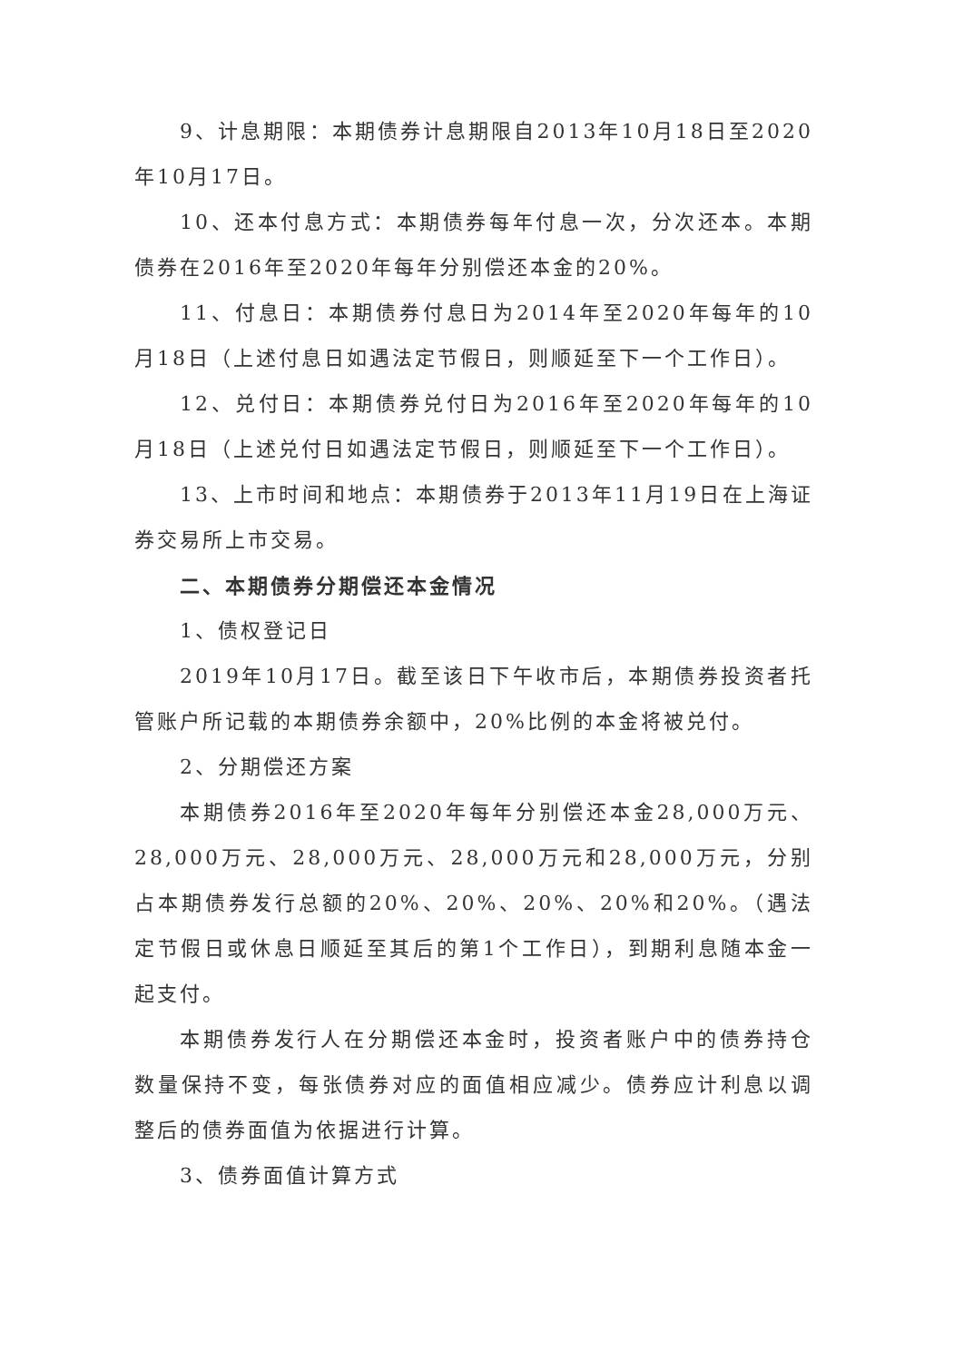9、计息期限：本期债券计息期限自2013年10月18日至2020年10月17日。
10、还本付息方式：本期债券每年付息一次，分次还本。本期债券在2016年至2020年每年分别偿还本金的20%。
11、付息日：本期债券付息日为2014年至2020年每年的10月18日（上述付息日如遇法定节假日，则顺延至下一个工作日）。
12、兑付日：本期债券兑付日为2016年至2020年每年的10月18日（上述兑付日如遇法定节假日，则顺延至下一个工作日）。
13、上市时间和地点：本期债券于2013年11月19日在上海证券交易所上市交易。
二、本期债券分期偿还本金情况
1、债权登记日
2019年10月17日。截至该日下午收市后，本期债券投资者托管账户所记载的本期债券余额中，20%比例的本金将被兑付。
2、分期偿还方案
本期债券2016年至2020年每年分别偿还本金28,000万元、28,000万元、28,000万元、28,000万元和28,000万元，分别占本期债券发行总额的20%、20%、20%、20%和20%。（遇法定节假日或休息日顺延至其后的第1个工作日），到期利息随本金一起支付。
本期债券发行人在分期偿还本金时，投资者账户中的债券持仓数量保持不变，每张债券对应的面值相应减少。债券应计利息以调整后的债券面值为依据进行计算。
3、债券面值计算方式